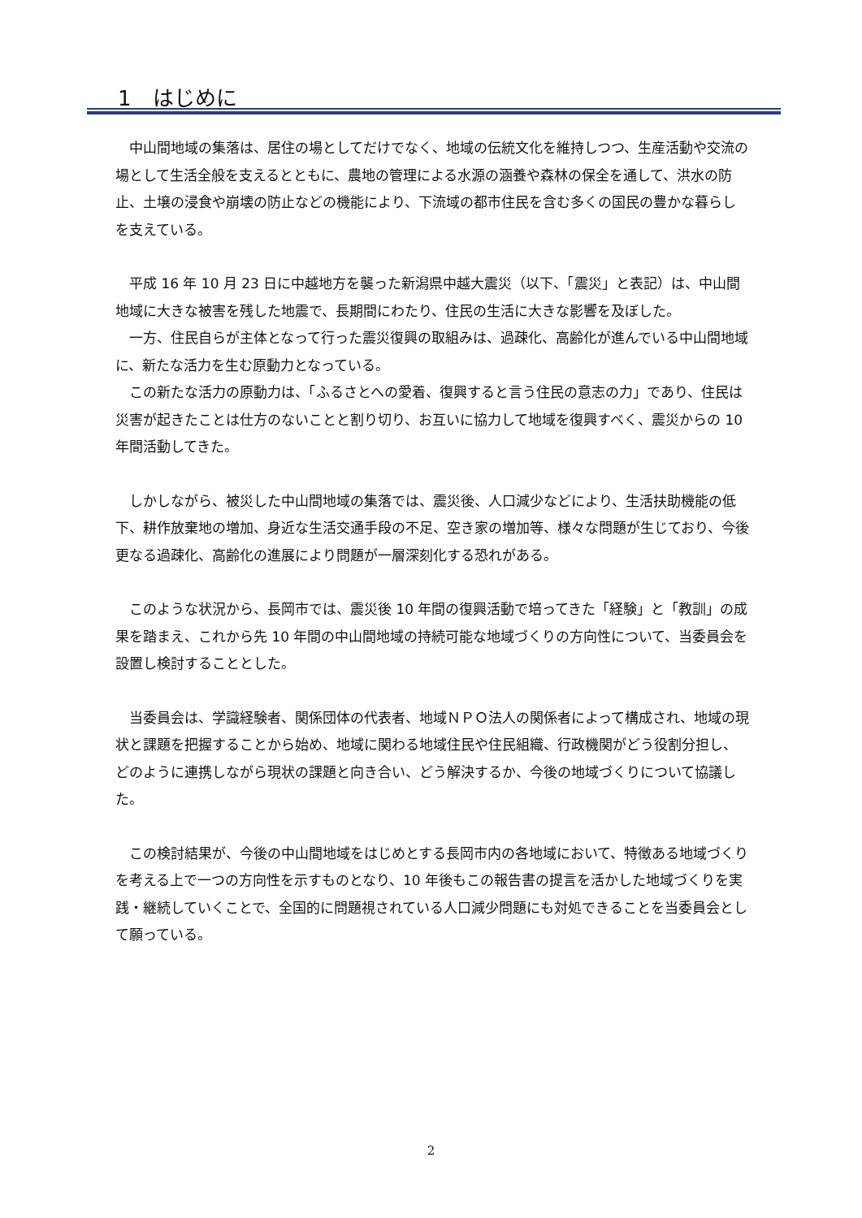1　はじめに
中山間地域の集落は、居住の場としてだけでなく、地域の伝統文化を維持しつつ、生産活動や交流の場として生活全般を支えるとともに、農地の管理による水源の涵養や森林の保全を通して、洪水の防止、土壌の浸食や崩壊の防止などの機能により、下流域の都市住民を含む多くの国民の豊かな暮らしを支えている。
平成 16 年 10 月 23 日に中越地方を襲った新潟県中越大震災（以下、「震災」と表記）は、中山間地域に大きな被害を残した地震で、長期間にわたり、住民の生活に大きな影響を及ぼした。
一方、住民自らが主体となって行った震災復興の取組みは、過疎化、高齢化が進んでいる中山間地域に、新たな活力を生む原動力となっている。
この新たな活力の原動力は、「ふるさとへの愛着、復興すると言う住民の意志の力」であり、住民は災害が起きたことは仕方のないことと割り切り、お互いに協力して地域を復興すべく、震災からの 10 年間活動してきた。
しかしながら、被災した中山間地域の集落では、震災後、人口減少などにより、生活扶助機能の低下、耕作放棄地の増加、身近な生活交通手段の不足、空き家の増加等、様々な問題が生じており、今後更なる過疎化、高齢化の進展により問題が一層深刻化する恐れがある。
このような状況から、長岡市では、震災後 10 年間の復興活動で培ってきた「経験」と「教訓」の成果を踏まえ、これから先 10 年間の中山間地域の持続可能な地域づくりの方向性について、当委員会を設置し検討することとした。
当委員会は、学識経験者、関係団体の代表者、地域ＮＰＯ法人の関係者によって構成され、地域の現状と課題を把握することから始め、地域に関わる地域住民や住民組織、行政機関がどう役割分担し、どのように連携しながら現状の課題と向き合い、どう解決するか、今後の地域づくりについて協議した。
この検討結果が、今後の中山間地域をはじめとする長岡市内の各地域において、特徴ある地域づくりを考える上で一つの方向性を示すものとなり、10 年後もこの報告書の提言を活かした地域づくりを実践・継続していくことで、全国的に問題視されている人口減少問題にも対処できることを当委員会として願っている。
2